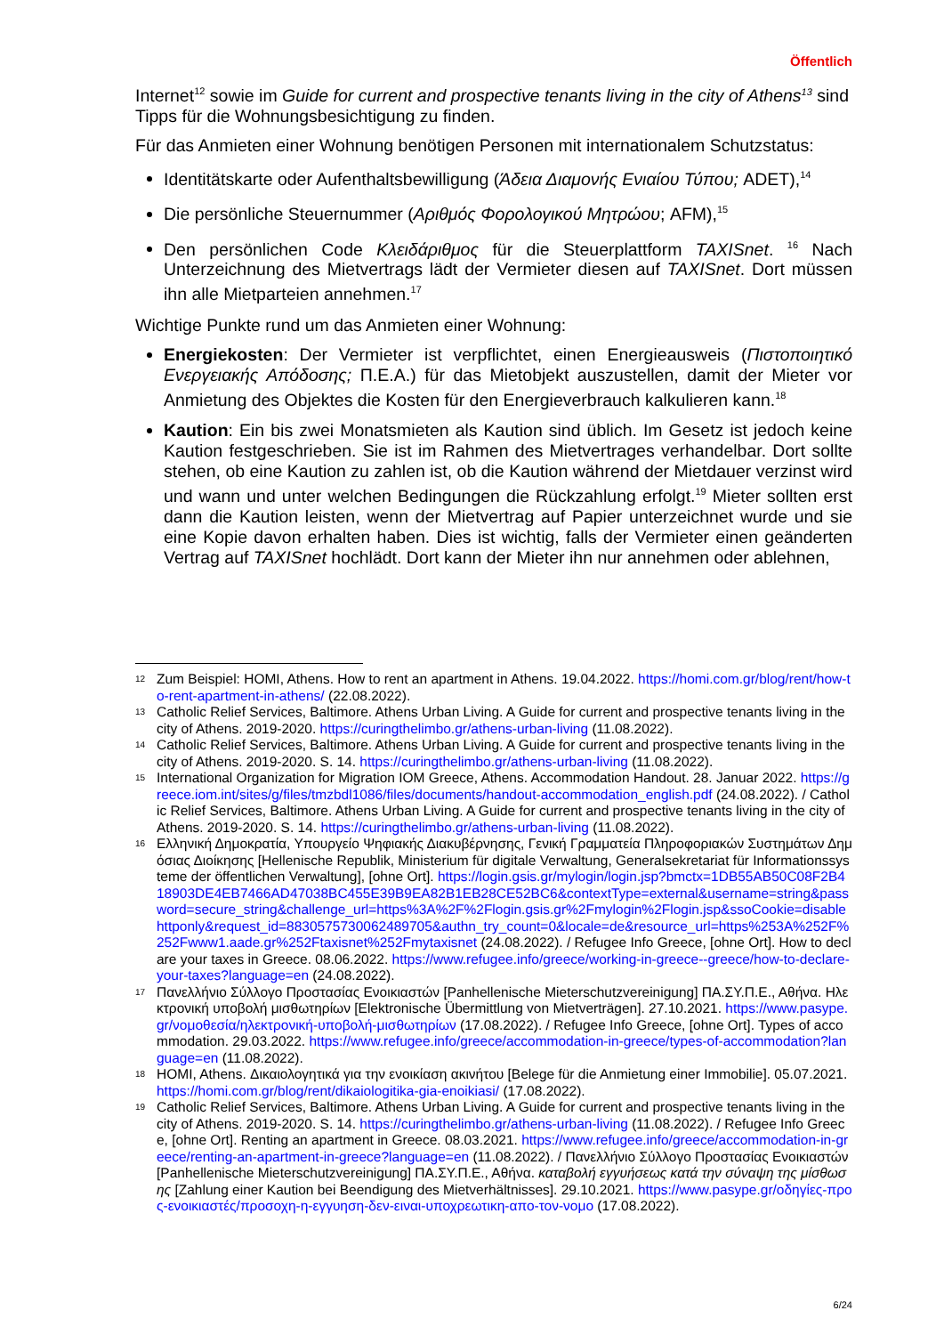Öffentlich
Internet<sup>12</sup> sowie im Guide for current and prospective tenants living in the city of Athens<sup>13</sup> sind Tipps für die Wohnungsbesichtigung zu finden.
Für das Anmieten einer Wohnung benötigen Personen mit internationalem Schutzstatus:
Identitätskarte oder Aufenthaltsbewilligung (Άδεια Διαμονής Ενιαίου Τύπου; ADET),<sup>14</sup>
Die persönliche Steuernummer (Αριθμός Φορολογικού Μητρώου; AFM),<sup>15</sup>
Den persönlichen Code Κλειδάριθμος für die Steuerplattform TAXISnet. <sup>16</sup> Nach Unterzeichnung des Mietvertrags lädt der Vermieter diesen auf TAXISnet. Dort müssen ihn alle Mietparteien annehmen.<sup>17</sup>
Wichtige Punkte rund um das Anmieten einer Wohnung:
Energiekosten: Der Vermieter ist verpflichtet, einen Energieausweis (Πιστοποιητικό Ενεργειακής Απόδοσης; Π.Ε.Α.) für das Mietobjekt auszustellen, damit der Mieter vor Anmietung des Objektes die Kosten für den Energieverbrauch kalkulieren kann.<sup>18</sup>
Kaution: Ein bis zwei Monatsmieten als Kaution sind üblich. Im Gesetz ist jedoch keine Kaution festgeschrieben. Sie ist im Rahmen des Mietvertrages verhandelbar. Dort sollte stehen, ob eine Kaution zu zahlen ist, ob die Kaution während der Mietdauer verzinst wird und wann und unter welchen Bedingungen die Rückzahlung erfolgt.<sup>19</sup> Mieter sollten erst dann die Kaution leisten, wenn der Mietvertrag auf Papier unterzeichnet wurde und sie eine Kopie davon erhalten haben. Dies ist wichtig, falls der Vermieter einen geänderten Vertrag auf TAXISnet hochlädt. Dort kann der Mieter ihn nur annehmen oder ablehnen,
12
Zum Beispiel: HOMI, Athens. How to rent an apartment in Athens. 19.04.2022. https://homi.com.gr/blog/rent/how-to-rent-apartment-in-athens/ (22.08.2022).
13
Catholic Relief Services, Baltimore. Athens Urban Living. A Guide for current and prospective tenants living in the city of Athens. 2019-2020. https://curingthelimbo.gr/athens-urban-living (11.08.2022).
14
Catholic Relief Services, Baltimore. Athens Urban Living. A Guide for current and prospective tenants living in the city of Athens. 2019-2020. S. 14. https://curingthelimbo.gr/athens-urban-living (11.08.2022).
15
International Organization for Migration IOM Greece, Athens. Accommodation Handout. 28. Januar 2022. https://greece.iom.int/sites/g/files/tmzbdl1086/files/documents/handout-accommodation_english.pdf (24.08.2022). / Catholic Relief Services, Baltimore. Athens Urban Living. A Guide for current and prospective tenants living in the city of Athens. 2019-2020. S. 14. https://curingthelimbo.gr/athens-urban-living (11.08.2022).
16
Ελληνική Δημοκρατία, Υπουργείο Ψηφιακής Διακυβέρνησης, Γενική Γραμματεία Πληροφοριακών Συστημάτων Δημόσιας Διοίκησης [Hellenische Republik, Ministerium für digitale Verwaltung, Generalsekretariat für Informationssysteme der öffentlichen Verwaltung], [ohne Ort]. https://login.gsis.gr/mylogin/login.jsp?bmctx=1DB55AB50C08F2B418903DE4EB7466AD47038BC455E39B9EA82B1EB28CE52BC6&contextType=external&username=string&password=secure_string&challenge_url=https%3A%2F%2Flogin.gsis.gr%2Fmylogin%2Flogin.jsp&ssoCookie=disablehttponly&request_id=8830575730062489705&authn_try_count=0&locale=de&resource_url=https%253A%252F%252Fwww1.aade.gr%252Ftaxisnet%252Fmytaxisnet (24.08.2022). / Refugee Info Greece, [ohne Ort]. How to declare your taxes in Greece. 08.06.2022. https://www.refugee.info/greece/working-in-greece--greece/how-to-declare-your-taxes?language=en (24.08.2022).
17
Πανελλήνιο Σύλλογο Προστασίας Ενοικιαστών [Panhellenische Mieterschutzvereinigung] ΠΑ.ΣΥ.Π.Ε., Αθήνα. Ηλεκτρονική υποβολή μισθωτηρίων [Elektronische Übermittlung von Mietverträgen]. 27.10.2021. https://www.pasype.gr/νομοθεσία/ηλεκτρονική-υποβολή-μισθωτηρίων (17.08.2022). / Refugee Info Greece, [ohne Ort]. Types of accommodation. 29.03.2022. https://www.refugee.info/greece/accommodation-in-greece/types-of-accommodation?language=en (11.08.2022).
18
HOMI, Athens. Δικαιολογητικά για την ενοικίαση ακινήτου [Belege für die Anmietung einer Immobilie]. 05.07.2021. https://homi.com.gr/blog/rent/dikaiologitika-gia-enoikiasi/ (17.08.2022).
19
Catholic Relief Services, Baltimore. Athens Urban Living. A Guide for current and prospective tenants living in the city of Athens. 2019-2020. S. 14. https://curingthelimbo.gr/athens-urban-living (11.08.2022). / Refugee Info Greece, [ohne Ort]. Renting an apartment in Greece. 08.03.2021. https://www.refugee.info/greece/accommodation-in-greece/renting-an-apartment-in-greece?language=en (11.08.2022). / Πανελλήνιο Σύλλογο Προστασίας Ενοικιαστών [Panhellenische Mieterschutzvereinigung] ΠΑ.ΣΥ.Π.Ε., Αθήνα. καταβολή εγγυήσεως κατά την σύναψη της μίσθωσης [Zahlung einer Kaution bei Beendigung des Mietverhältnisses]. 29.10.2021. https://www.pasype.gr/οδηγίες-προς-ενοικιαστές/προσοχη-η-εγγυηση-δεν-ειναι-υποχρεωτικη-απο-τον-νομο (17.08.2022).
6/24